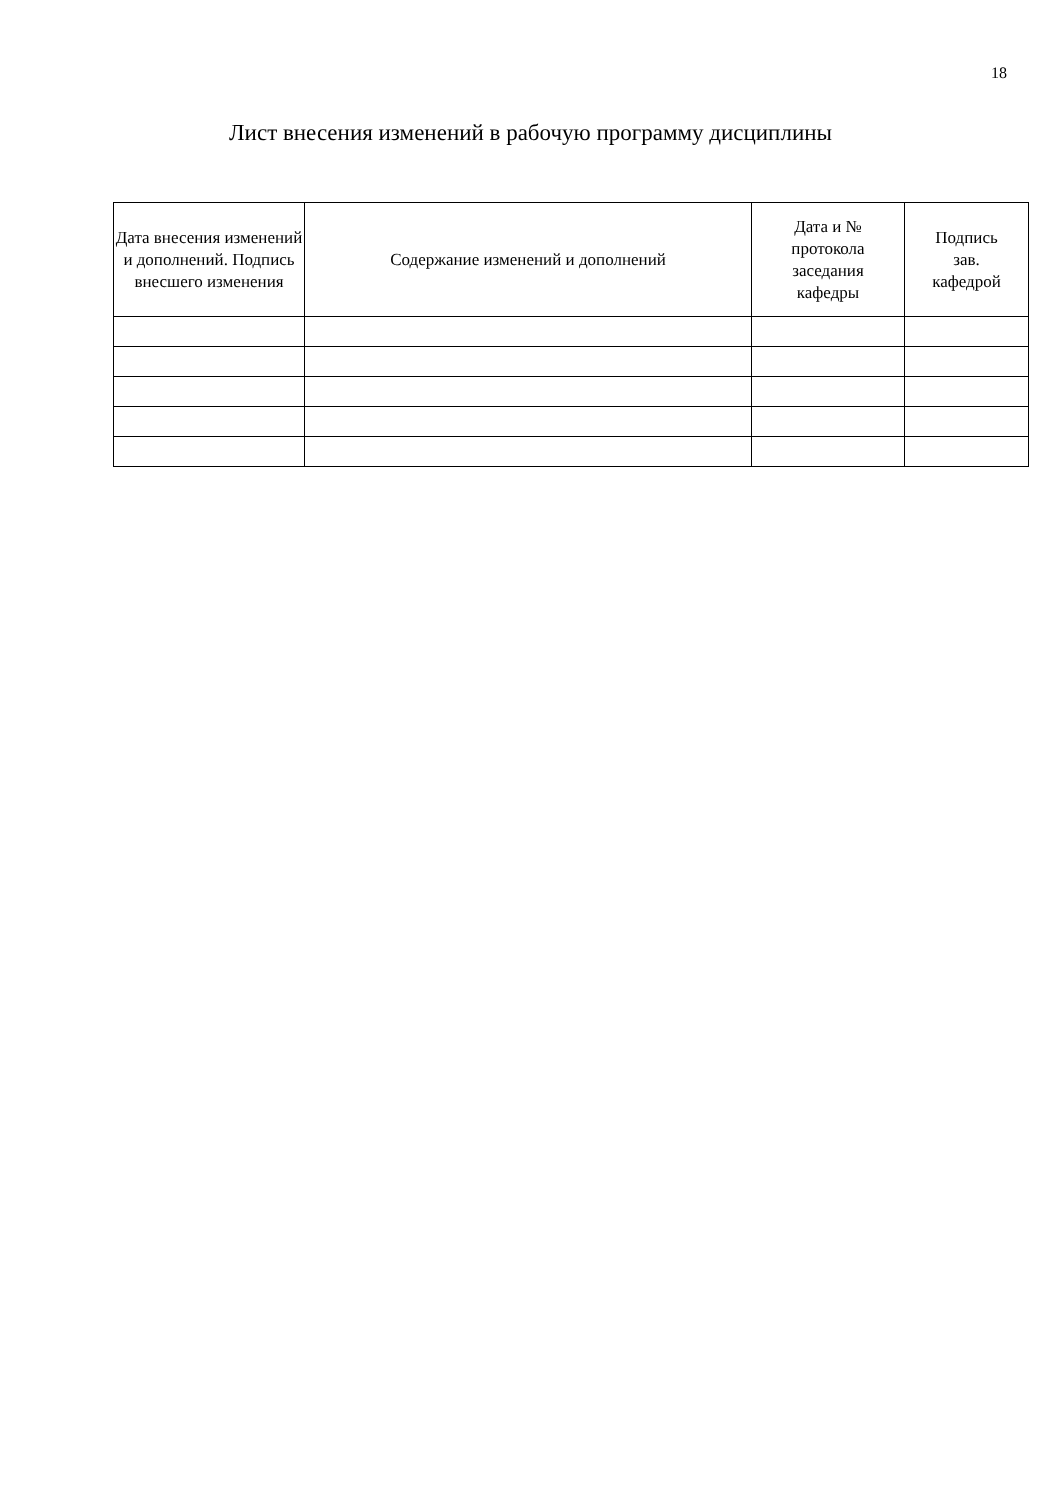18
Лист внесения изменений в рабочую программу дисциплины
| Дата внесения изменений и дополнений. Подпись внесшего изменения | Содержание изменений и дополнений | Дата и № протокола заседания кафедры | Подпись зав. кафедрой |
| --- | --- | --- | --- |